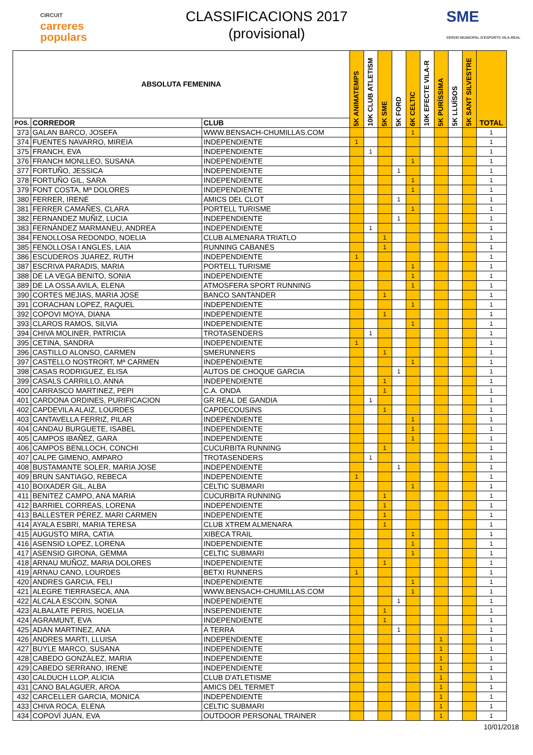CIRCUIT
carreres
populars
CLASSIFICACIONS 2017
(provisional)
SME
SERVEI MUNICIPAL D'ESPORTS VILA-REAL
| ABSOLUTA FEMENINA | | | 5K ANIMATEMPS | 10K CLUB ATLETISM | 5K SME | 5K FORD | 6K CELTIC | 10K EFECTE VILA-R | 5K PURÍSSIMA | 5K LLUÏSOS | 5K SANT SILVESTRE | TOTAL |
| --- | --- | --- | --- | --- | --- | --- | --- | --- | --- | --- | --- | --- |
| POS. | CORREDOR | CLUB | | | | | | | | | | |
| 373 | GALAN BARCO, JOSEFA | WWW.BENSACH-CHUMILLAS.COM | | | | | 1 | | | | | 1 |
| 374 | FUENTES NAVARRO, MIREIA | INDEPENDIENTE | 1 | | | | | | | | | 1 |
| 375 | FRANCH, EVA | INDEPENDIENTE | | 1 | | | | | | | | 1 |
| 376 | FRANCH MONLLEO, SUSANA | INDEPENDIENTE | | | | | 1 | | | | | 1 |
| 377 | FORTUÑO, JESSICA | INDEPENDIENTE | | | | 1 | | | | | | 1 |
| 378 | FORTUÑO GIL, SARA | INDEPENDIENTE | | | | | 1 | | | | | 1 |
| 379 | FONT COSTA, Mª DOLORES | INDEPENDIENTE | | | | | 1 | | | | | 1 |
| 380 | FERRER, IRENE | AMICS DEL CLOT | | | | 1 | | | | | | 1 |
| 381 | FERRER CAMAÑES, CLARA | PORTELL TURISME | | | | | 1 | | | | | 1 |
| 382 | FERNANDEZ MUÑIZ, LUCIA | INDEPENDIENTE | | | | 1 | | | | | | 1 |
| 383 | FERNÁNDEZ MARMANEU, ANDREA | INDEPENDIENTE | | 1 | | | | | | | | 1 |
| 384 | FENOLLOSA REDONDO, NOELIA | CLUB ALMENARA TRIATLO | | | 1 | | | | | | | 1 |
| 385 | FENOLLOSA I ANGLES, LAIA | RUNNING CABANES | | | 1 | | | | | | | 1 |
| 386 | ESCUDEROS JUAREZ, RUTH | INDEPENDIENTE | 1 | | | | | | | | | 1 |
| 387 | ESCRIVA PARADIS, MARIA | PORTELL TURISME | | | | | 1 | | | | | 1 |
| 388 | DE LA VEGA BENITO, SONIA | INDEPENDIENTE | | | | | 1 | | | | | 1 |
| 389 | DE LA OSSA AVILA, ELENA | ATMOSFERA SPORT RUNNING | | | | | 1 | | | | | 1 |
| 390 | CORTES MEJIAS, MARIA JOSE | BANCO SANTANDER | | | 1 | | | | | | | 1 |
| 391 | CORACHAN LOPEZ, RAQUEL | INDEPENDIENTE | | | | | 1 | | | | | 1 |
| 392 | COPOVI MOYA, DIANA | INDEPENDIENTE | | | 1 | | | | | | | 1 |
| 393 | CLAROS RAMOS, SILVIA | INDEPENDIENTE | | | | | 1 | | | | | 1 |
| 394 | CHIVA MOLINER, PATRICIA | TROTASENDERS | | 1 | | | | | | | | 1 |
| 395 | CETINA, SANDRA | INDEPENDIENTE | 1 | | | | | | | | | 1 |
| 396 | CASTILLO ALONSO, CARMEN | SMERUNNERS | | | 1 | | | | | | | 1 |
| 397 | CASTELLO NOSTRORT, Mª CARMEN | INDEPENDIENTE | | | | | 1 | | | | | 1 |
| 398 | CASAS RODRIGUEZ, ELISA | AUTOS DE CHOQUE GARCIA | | | | 1 | | | | | | 1 |
| 399 | CASALS CARRILLO, ANNA | INDEPENDIENTE | | | 1 | | | | | | | 1 |
| 400 | CARRASCO MARTINEZ, PEPI | C.A. ONDA | | | 1 | | | | | | | 1 |
| 401 | CARDONA ORDINES, PURIFICACION | GR REAL DE GANDIA | | 1 | | | | | | | | 1 |
| 402 | CAPDEVILA ALAIZ, LOURDES | CAPDECOUSINS | | | 1 | | | | | | | 1 |
| 403 | CANTAVELLA FERRIZ, PILAR | INDEPENDIENTE | | | | | 1 | | | | | 1 |
| 404 | CANDAU BURGUETE, ISABEL | INDEPENDIENTE | | | | | 1 | | | | | 1 |
| 405 | CAMPOS IBAÑEZ, GARA | INDEPENDIENTE | | | | | 1 | | | | | 1 |
| 406 | CAMPOS BENLLOCH, CONCHI | CUCURBITA RUNNING | | | 1 | | | | | | | 1 |
| 407 | CALPE GIMENO, AMPARO | TROTASENDERS | | 1 | | | | | | | | 1 |
| 408 | BUSTAMANTE SOLER, MARIA JOSE | INDEPENDIENTE | | | | 1 | | | | | | 1 |
| 409 | BRUN SANTIAGO, REBECA | INDEPENDIENTE | 1 | | | | | | | | | 1 |
| 410 | BOIXADER GIL, ALBA | CELTIC SUBMARI | | | | | 1 | | | | | 1 |
| 411 | BENITEZ CAMPO, ANA MARIA | CUCURBITA RUNNING | | | 1 | | | | | | | 1 |
| 412 | BARRIEL CORREAS, LORENA | INDEPENDIENTE | | | 1 | | | | | | | 1 |
| 413 | BALLESTER PÉREZ, MARI CARMEN | INDEPENDIENTE | | | 1 | | | | | | | 1 |
| 414 | AYALA ESBRI, MARIA TERESA | CLUB XTREM ALMENARA | | | 1 | | | | | | | 1 |
| 415 | AUGUSTO MIRA, CATIA | XIBECA TRAIL | | | | | 1 | | | | | 1 |
| 416 | ASENSIO LOPEZ, LORENA | INDEPENDIENTE | | | | | 1 | | | | | 1 |
| 417 | ASENSIO GIRONA, GEMMA | CELTIC SUBMARI | | | | | 1 | | | | | 1 |
| 418 | ARNAU MUÑOZ, MARIA DOLORES | INDEPENDIENTE | | | 1 | | | | | | | 1 |
| 419 | ARNAU CANO, LOURDES | BETXI RUNNERS | 1 | | | | | | | | | 1 |
| 420 | ANDRES GARCIA, FELI | INDEPENDIENTE | | | | | 1 | | | | | 1 |
| 421 | ALEGRE TIERRASECA, ANA | WWW.BENSACH-CHUMILLAS.COM | | | | | 1 | | | | | 1 |
| 422 | ALCALA ESCOIN, SONIA | INDEPENDIENTE | | | | 1 | | | | | | 1 |
| 423 | ALBALATE PERIS, NOELIA | INSEPENDIENTE | | | 1 | | | | | | | 1 |
| 424 | AGRAMUNT, EVA | INDEPENDIENTE | | | 1 | | | | | | | 1 |
| 425 | ADAN MARTINEZ, ANA | A TERRA | | | | 1 | | | | | | 1 |
| 426 | ANDRES MARTI, LLUISA | INDEPENDIENTE | | | | | | | 1 | | | 1 |
| 427 | BUYLE MARCO, SUSANA | INDEPENDIENTE | | | | | | | 1 | | | 1 |
| 428 | CABEDO GONZÁLEZ, MARIA | INDEPENDIENTE | | | | | | | 1 | | | 1 |
| 429 | CABEDO SERRANO, IRENE | INDEPENDIENTE | | | | | | | 1 | | | 1 |
| 430 | CALDUCH LLOP, ALICIA | CLUB D'ATLETISME | | | | | | | 1 | | | 1 |
| 431 | CANO BALAGUER, AROA | AMICS DEL TERMET | | | | | | | 1 | | | 1 |
| 432 | CARCELLER GARCIA, MONICA | INDEPENDIENTE | | | | | | | 1 | | | 1 |
| 433 | CHIVA ROCA, ELENA | CELTIC SUBMARI | | | | | | | 1 | | | 1 |
| 434 | COPOVÍ JUAN, EVA | OUTDOOR PERSONAL TRAINER | | | | | | | 1 | | | 1 |
10/01/2018